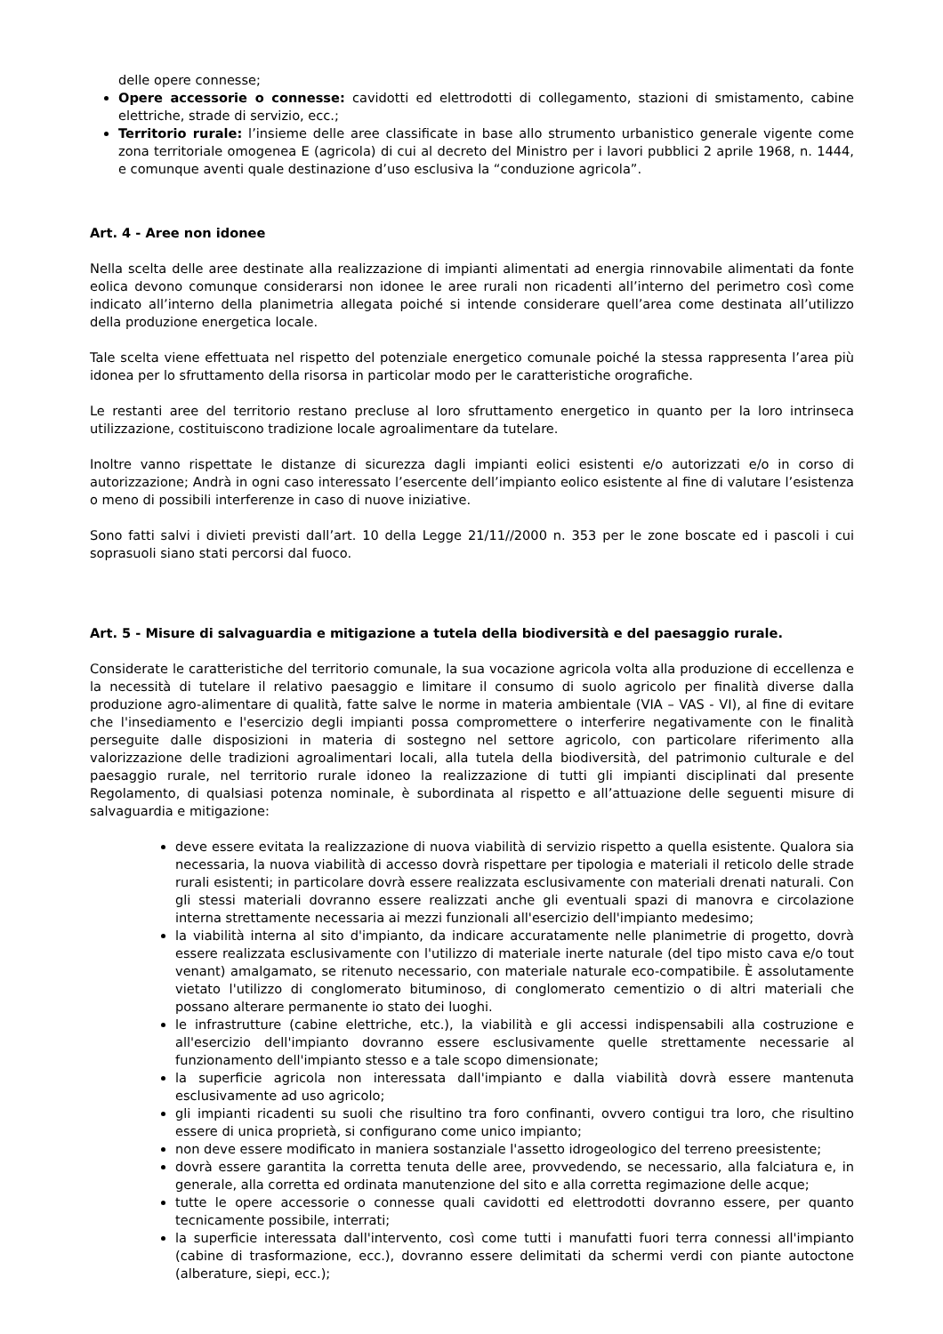delle opere connesse;
Opere accessorie o connesse: cavidotti ed elettrodotti di collegamento, stazioni di smistamento, cabine elettriche, strade di servizio, ecc.;
Territorio rurale: l’insieme delle aree classificate in base allo strumento urbanistico generale vigente come zona territoriale omogenea E (agricola) di cui al decreto del Ministro per i lavori pubblici 2 aprile 1968, n. 1444, e comunque aventi quale destinazione d’uso esclusiva la “conduzione agricola”.
Art. 4 - Aree non idonee
Nella scelta delle aree destinate alla realizzazione di impianti alimentati ad energia rinnovabile alimentati da fonte eolica devono comunque considerarsi non idonee le aree rurali non ricadenti all’interno del perimetro così come indicato all’interno della planimetria allegata poiché si intende considerare quell’area come destinata all’utilizzo della produzione energetica locale.
Tale scelta viene effettuata nel rispetto del potenziale energetico comunale poiché la stessa rappresenta l’area più idonea per lo sfruttamento della risorsa in particolar modo per le caratteristiche orografiche.
Le restanti aree del territorio restano precluse al loro sfruttamento energetico in quanto per la loro intrinseca utilizzazione, costituiscono tradizione locale agroalimentare da tutelare.
Inoltre vanno rispettate le distanze di sicurezza dagli impianti eolici esistenti e/o autorizzati e/o in corso di autorizzazione; Andrà in ogni caso interessato l’esercente dell’impianto eolico esistente al fine di valutare l’esistenza o meno di possibili interferenze in caso di nuove iniziative.
Sono fatti salvi i divieti previsti dall’art. 10 della Legge 21/11//2000 n. 353 per le zone boscate ed i pascoli i cui soprasuoli siano stati percorsi dal fuoco.
Art. 5 - Misure di salvaguardia e mitigazione a tutela della biodiversità e del paesaggio rurale.
Considerate le caratteristiche del territorio comunale, la sua vocazione agricola volta alla produzione di eccellenza e la necessità di tutelare il relativo paesaggio e limitare il consumo di suolo agricolo per finalità diverse dalla produzione agro-alimentare di qualità, fatte salve le norme in materia ambientale (VIA – VAS - VI), al fine di evitare che l'insediamento e l'esercizio degli impianti possa compromettere o interferire negativamente con le finalità perseguite dalle disposizioni in materia di sostegno nel settore agricolo, con particolare riferimento alla valorizzazione delle tradizioni agroalimentari locali, alla tutela della biodiversità, del patrimonio culturale e del paesaggio rurale, nel territorio rurale idoneo la realizzazione di tutti gli impianti disciplinati dal presente Regolamento, di qualsiasi potenza nominale, è subordinata al rispetto e all’attuazione delle seguenti misure di salvaguardia e mitigazione:
deve essere evitata la realizzazione di nuova viabilità di servizio rispetto a quella esistente. Qualora sia necessaria, la nuova viabilità di accesso dovrà rispettare per tipologia e materiali il reticolo delle strade rurali esistenti; in particolare dovrà essere realizzata esclusivamente con materiali drenati naturali. Con gli stessi materiali dovranno essere realizzati anche gli eventuali spazi di manovra e circolazione interna strettamente necessaria ai mezzi funzionali all'esercizio dell'impianto medesimo;
la viabilità interna al sito d'impianto, da indicare accuratamente nelle planimetrie di progetto, dovrà essere realizzata esclusivamente con l'utilizzo di materiale inerte naturale (del tipo misto cava e/o tout venant) amalgamato, se ritenuto necessario, con materiale naturale eco-compatibile. È assolutamente vietato l'utilizzo di conglomerato bituminoso, di conglomerato cementizio o di altri materiali che possano alterare permanente io stato dei luoghi.
le infrastrutture (cabine elettriche, etc.), la viabilità e gli accessi indispensabili alla costruzione e all'esercizio dell'impianto dovranno essere esclusivamente quelle strettamente necessarie al funzionamento dell'impianto stesso e a tale scopo dimensionate;
la superficie agricola non interessata dall'impianto e dalla viabilità dovrà essere mantenuta esclusivamente ad uso agricolo;
gli impianti ricadenti su suoli che risultino tra foro confinanti, ovvero contigui tra loro, che risultino essere di unica proprietà, si configurano come unico impianto;
non deve essere modificato in maniera sostanziale l'assetto idrogeologico del terreno preesistente;
dovrà essere garantita la corretta tenuta delle aree, provvedendo, se necessario, alla falciatura e, in generale, alla corretta ed ordinata manutenzione del sito e alla corretta regimazione delle acque;
tutte le opere accessorie o connesse quali cavidotti ed elettrodotti dovranno essere, per quanto tecnicamente possibile, interrati;
la superficie interessata dall'intervento, così come tutti i manufatti fuori terra connessi all'impianto (cabine di trasformazione, ecc.), dovranno essere delimitati da schermi verdi con piante autoctone (alberature, siepi, ecc.);